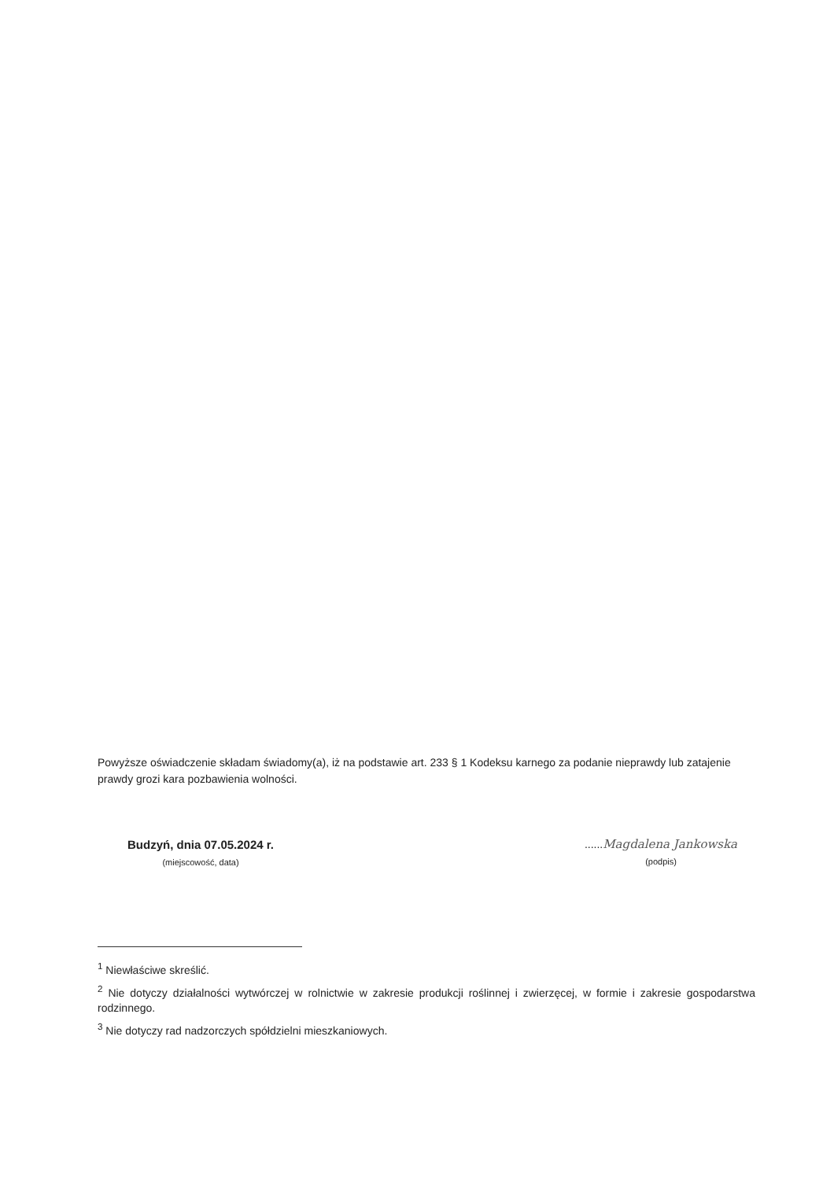Powyższe oświadczenie składam świadomy(a), iż na podstawie art. 233 § 1 Kodeksu karnego za podanie nieprawdy lub zatajenie prawdy grozi kara pozbawienia wolności.
Budzyń, dnia 07.05.2024 r.
(miejscowość, data)
......Magdalena Jankowska
(podpis)
<sup>1</sup> Niewłaściwe skreślić.
<sup>2</sup> Nie dotyczy działalności wytwórczej w rolnictwie w zakresie produkcji roślinnej i zwierzęcej, w formie i zakresie gospodarstwa rodzinnego.
<sup>3</sup> Nie dotyczy rad nadzorczych spółdzielni mieszkaniowych.